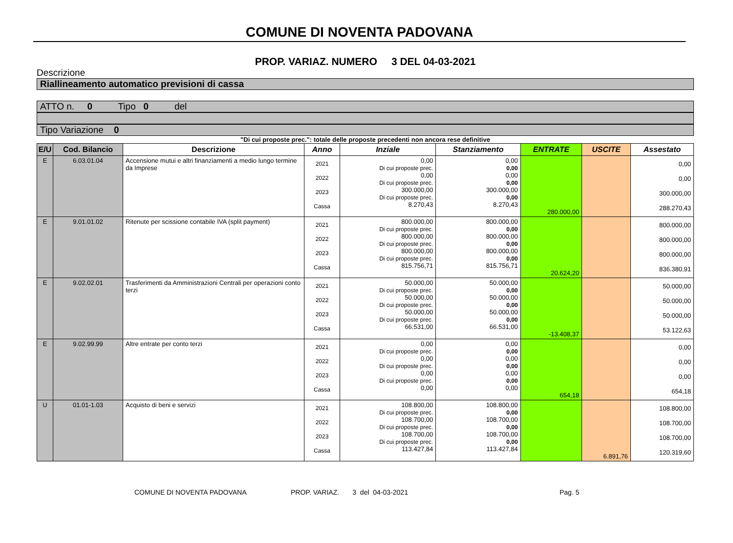COMUNE DI NOVENTA PADOVANA
PROP. VARIAZ. NUMERO 3 DEL 04-03-2021
Descrizione
Riallineamento automatico previsioni di cassa
ATTO n. 0 Tipo 0 del
Tipo Variazione 0
"Di cui proposte prec.": totale delle proposte precedenti non ancora rese definitive
| E/U | Cod. Bilancio | Descrizione | Anno | Inziale | Stanziamento | ENTRATE | USCITE | Assestato |
| --- | --- | --- | --- | --- | --- | --- | --- | --- |
| E | 6.03.01.04 | Accensione mutui e altri finanziamenti a medio lungo termine da Imprese | 2021 2022 2023 Cassa | 0,00 Di cui proposte prec. 0,00 Di cui proposte prec. 300.000,00 Di cui proposte prec. 8.270,43 | 0,00 0,00 0,00 0,00 300.000,00 0,00 8.270,43 | 280.000,00 | | 0,00 0,00 300.000,00 288.270,43 |
| E | 9.01.01.02 | Ritenute per scissione contabile IVA (split payment) | 2021 2022 2023 Cassa | 800.000,00 Di cui proposte prec. 800.000,00 Di cui proposte prec. 800.000,00 Di cui proposte prec. 815.756,71 | 800.000,00 0,00 800.000,00 0,00 800.000,00 0,00 815.756,71 | 20.624,20 | | 800.000,00 800.000,00 800.000,00 836.380,91 |
| E | 9.02.02.01 | Trasferimenti da Amministrazioni Centrali per operazioni conto terzi | 2021 2022 2023 Cassa | 50.000,00 Di cui proposte prec. 50.000,00 Di cui proposte prec. 50.000,00 Di cui proposte prec. 66.531,00 | 50.000,00 0,00 50.000,00 0,00 50.000,00 0,00 66.531,00 | -13.408,37 | | 50.000,00 50.000,00 50.000,00 53.122,63 |
| E | 9.02.99.99 | Altre entrate per conto terzi | 2021 2022 2023 Cassa | 0,00 Di cui proposte prec. 0,00 Di cui proposte prec. 0,00 Di cui proposte prec. 0,00 | 0,00 0,00 0,00 0,00 0,00 0,00 0,00 | 654,18 | | 0,00 0,00 0,00 654,18 |
| U | 01.01-1.03 | Acquisto di beni e servizi | 2021 2022 2023 Cassa | 108.800,00 Di cui proposte prec. 108.700,00 Di cui proposte prec. 108.700,00 Di cui proposte prec. 113.427,84 | 108.800,00 0,00 108.700,00 0,00 108.700,00 0,00 113.427,84 | | 6.891,76 | 108.800,00 108.700,00 108.700,00 120.319,60 |
COMUNE DI NOVENTA PADOVANA PROP. VARIAZ. 3 del 04-03-2021 Pag. 5